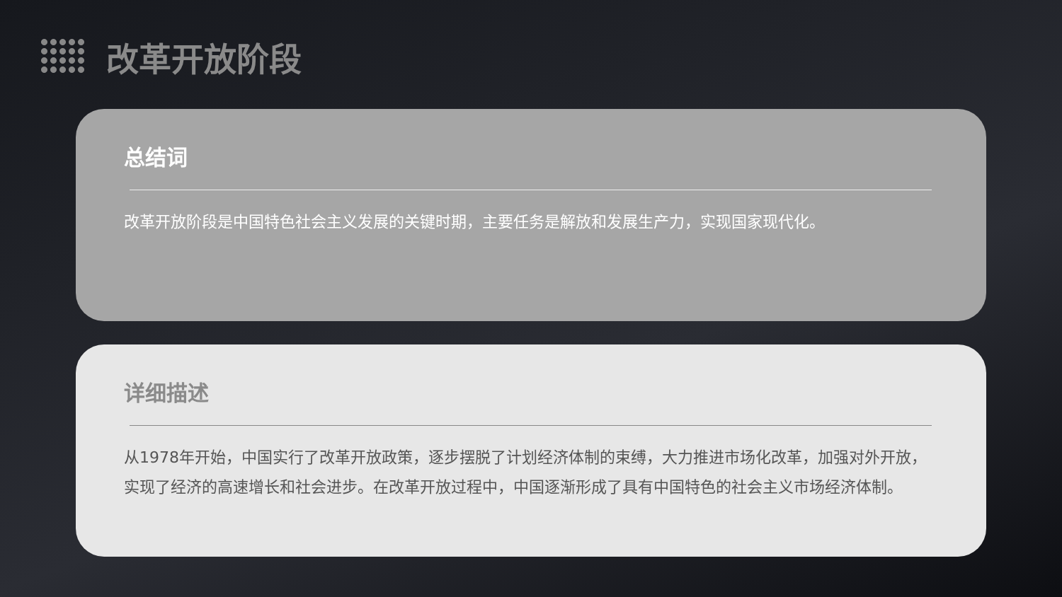改革开放阶段
总结词
改革开放阶段是中国特色社会主义发展的关键时期，主要任务是解放和发展生产力，实现国家现代化。
详细描述
从1978年开始，中国实行了改革开放政策，逐步摆脱了计划经济体制的束缚，大力推进市场化改革，加强对外开放，实现了经济的高速增长和社会进步。在改革开放过程中，中国逐渐形成了具有中国特色的社会主义市场经济体制。